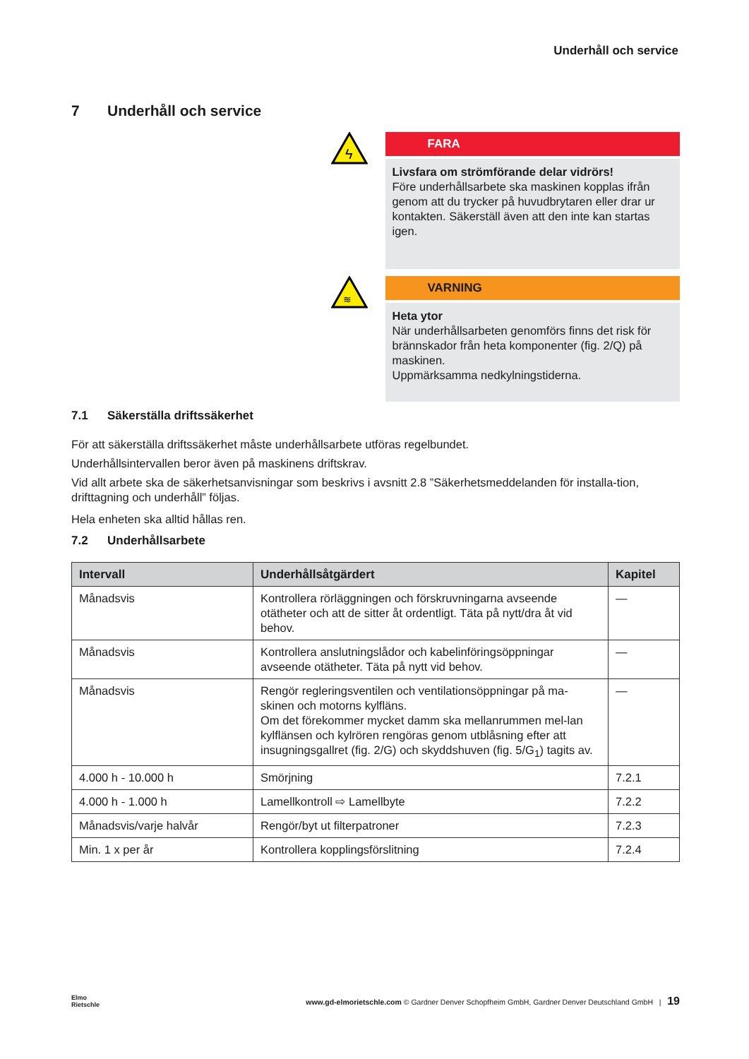Underhåll och service
7 Underhåll och service
ϟ
FARA
Livsfara om strömförande delar vidrörs!
Före underhållsarbete ska maskinen kopplas ifrån genom att du trycker på huvudbrytaren eller drar ur kontakten. Säkerställ även att den inte kan startas igen.
≋
VARNING
Heta ytor
När underhållsarbeten genomförs finns det risk för brännskador från heta komponenter (fig. 2/Q) på maskinen.
Uppmärksamma nedkylningstiderna.
7.1 Säkerställa driftssäkerhet
För att säkerställa driftssäkerhet måste underhållsarbete utföras regelbundet.
Underhållsintervallen beror även på maskinens driftskrav.
Vid allt arbete ska de säkerhetsanvisningar som beskrivs i avsnitt 2.8 ”Säkerhetsmeddelanden för installa-tion, drifttagning och underhåll” följas.
Hela enheten ska alltid hållas ren.
7.2 Underhållsarbete
| Intervall | Underhållsåtgärdert | Kapitel |
| --- | --- | --- |
| Månadsvis | Kontrollera rörläggningen och förskruvningarna avseende otätheter och att de sitter åt ordentligt. Täta på nytt/dra åt vid behov. | — |
| Månadsvis | Kontrollera anslutningslådor och kabelinföringsöppningar avseende otätheter. Täta på nytt vid behov. | — |
| Månadsvis | Rengör regleringsventilen och ventilationsöppningar på ma-skinen och motorns kylfläns. Om det förekommer mycket damm ska mellanrummen mel-lan kylflänsen och kylrören rengöras genom utblåsning efter att insugningsgallret (fig. 2/G) och skyddshuven (fig. 5/G<sub>1</sub>) tagits av. | — |
| 4.000 h - 10.000 h | Smörjning | 7.2.1 |
| 4.000 h - 1.000 h | Lamellkontroll ⇨ Lamellbyte | 7.2.2 |
| Månadsvis/varje halvår | Rengör/byt ut filterpatroner | 7.2.3 |
| Min. 1 x per år | Kontrollera kopplingsförslitning | 7.2.4 |
Elmo
Rietschle
www.gd-elmorietschle.com © Gardner Denver Schopfheim GmbH, Gardner Denver Deutschland GmbH | 19